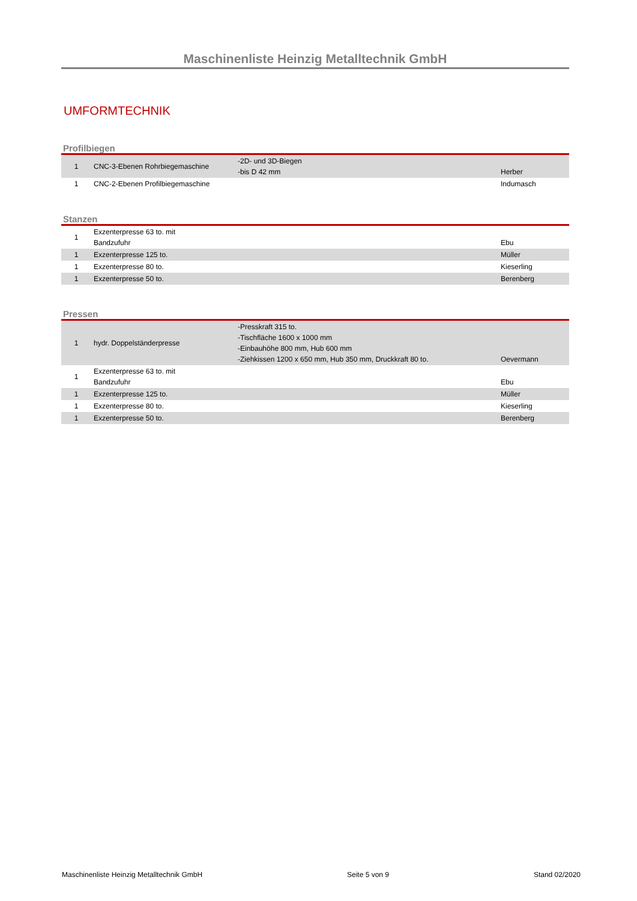Maschinenliste Heinzig Metalltechnik GmbH
UMFORMTECHNIK
Profilbiegen
| 1 | CNC-3-Ebenen Rohrbiegemaschine | -2D- und 3D-Biegen -bis D 42 mm | Herber |
| 1 | CNC-2-Ebenen Profilbiegemaschine | | Indumasch |
Stanzen
| 1 | Exzenterpresse 63 to. mit Bandzufuhr | | Ebu |
| 1 | Exzenterpresse 125 to. | | Müller |
| 1 | Exzenterpresse 80 to. | | Kieserling |
| 1 | Exzenterpresse 50 to. | | Berenberg |
Pressen
| 1 | hydr. Doppelständerpresse | -Presskraft 315 to. -Tischfläche 1600 x 1000 mm -Einbauhöhe 800 mm, Hub 600 mm -Ziehkissen 1200 x 650 mm, Hub 350 mm, Druckkraft 80 to. | Oevermann |
| 1 | Exzenterpresse 63 to. mit Bandzufuhr | | Ebu |
| 1 | Exzenterpresse 125 to. | | Müller |
| 1 | Exzenterpresse 80 to. | | Kieserling |
| 1 | Exzenterpresse 50 to. | | Berenberg |
Maschinenliste Heinzig Metalltechnik GmbH Seite 5 von 9 Stand 02/2020